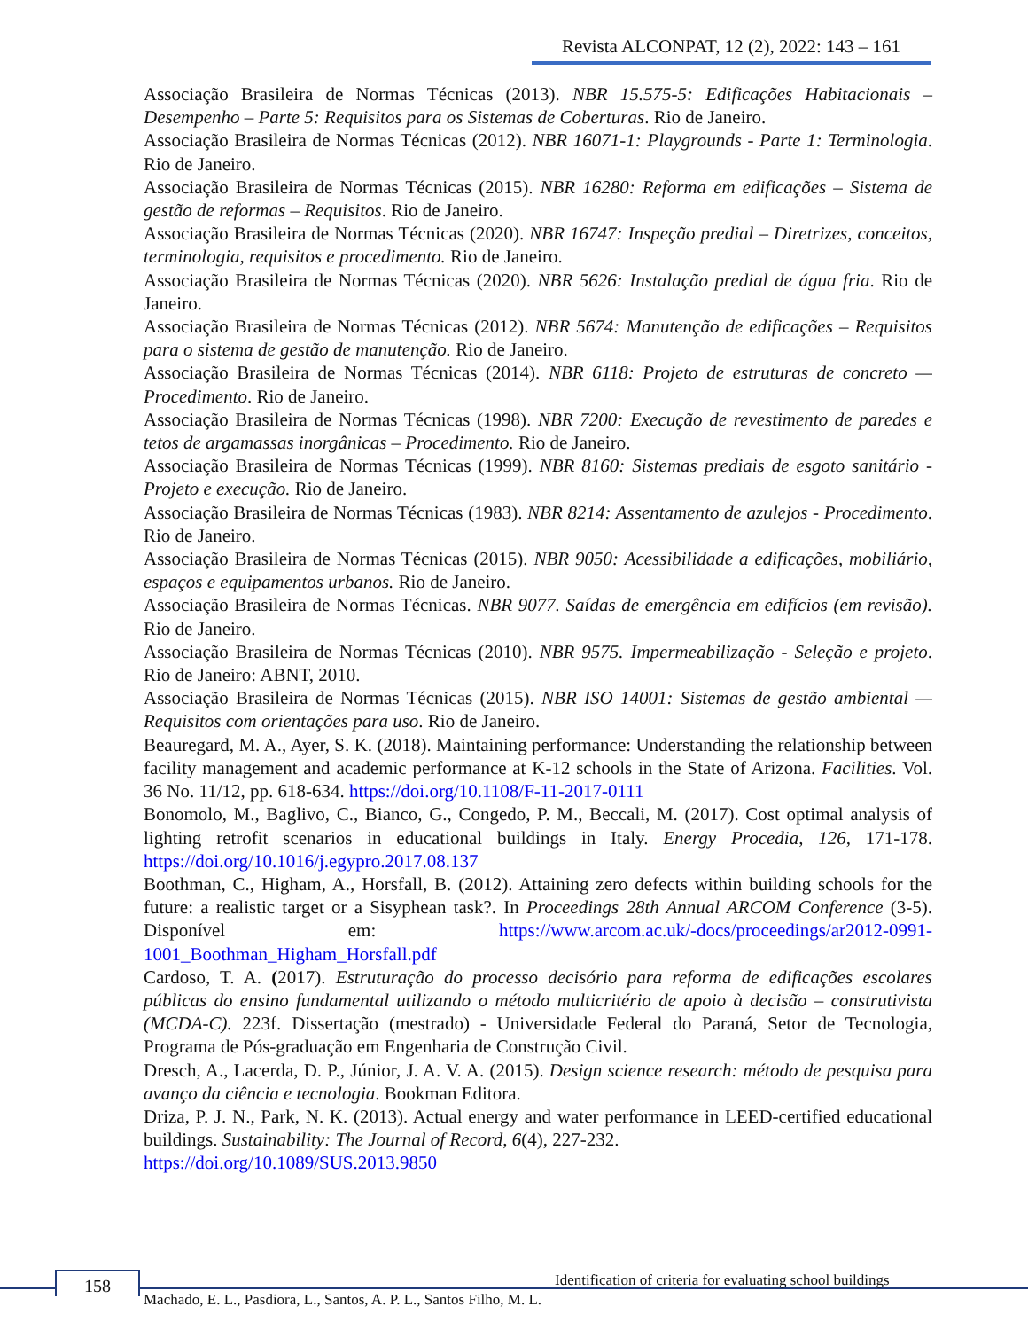Revista ALCONPAT, 12 (2), 2022: 143 – 161
Associação Brasileira de Normas Técnicas (2013). NBR 15.575-5: Edificações Habitacionais – Desempenho – Parte 5: Requisitos para os Sistemas de Coberturas. Rio de Janeiro.
Associação Brasileira de Normas Técnicas (2012). NBR 16071-1: Playgrounds - Parte 1: Terminologia. Rio de Janeiro.
Associação Brasileira de Normas Técnicas (2015). NBR 16280: Reforma em edificações – Sistema de gestão de reformas – Requisitos. Rio de Janeiro.
Associação Brasileira de Normas Técnicas (2020). NBR 16747: Inspeção predial – Diretrizes, conceitos, terminologia, requisitos e procedimento. Rio de Janeiro.
Associação Brasileira de Normas Técnicas (2020). NBR 5626: Instalação predial de água fria. Rio de Janeiro.
Associação Brasileira de Normas Técnicas (2012). NBR 5674: Manutenção de edificações – Requisitos para o sistema de gestão de manutenção. Rio de Janeiro.
Associação Brasileira de Normas Técnicas (2014). NBR 6118: Projeto de estruturas de concreto — Procedimento. Rio de Janeiro.
Associação Brasileira de Normas Técnicas (1998). NBR 7200: Execução de revestimento de paredes e tetos de argamassas inorgânicas – Procedimento. Rio de Janeiro.
Associação Brasileira de Normas Técnicas (1999). NBR 8160: Sistemas prediais de esgoto sanitário - Projeto e execução. Rio de Janeiro.
Associação Brasileira de Normas Técnicas (1983). NBR 8214: Assentamento de azulejos - Procedimento. Rio de Janeiro.
Associação Brasileira de Normas Técnicas (2015). NBR 9050: Acessibilidade a edificações, mobiliário, espaços e equipamentos urbanos. Rio de Janeiro.
Associação Brasileira de Normas Técnicas. NBR 9077. Saídas de emergência em edifícios (em revisão). Rio de Janeiro.
Associação Brasileira de Normas Técnicas (2010). NBR 9575. Impermeabilização - Seleção e projeto. Rio de Janeiro: ABNT, 2010.
Associação Brasileira de Normas Técnicas (2015). NBR ISO 14001: Sistemas de gestão ambiental — Requisitos com orientações para uso. Rio de Janeiro.
Beauregard, M. A., Ayer, S. K. (2018). Maintaining performance: Understanding the relationship between facility management and academic performance at K-12 schools in the State of Arizona. Facilities. Vol. 36 No. 11/12, pp. 618-634. https://doi.org/10.1108/F-11-2017-0111
Bonomolo, M., Baglivo, C., Bianco, G., Congedo, P. M., Beccali, M. (2017). Cost optimal analysis of lighting retrofit scenarios in educational buildings in Italy. Energy Procedia, 126, 171-178. https://doi.org/10.1016/j.egypro.2017.08.137
Boothman, C., Higham, A., Horsfall, B. (2012). Attaining zero defects within building schools for the future: a realistic target or a Sisyphean task?. In Proceedings 28th Annual ARCOM Conference (3-5). Disponível em: https://www.arcom.ac.uk/-docs/proceedings/ar2012-0991-1001_Boothman_Higham_Horsfall.pdf
Cardoso, T. A. (2017). Estruturação do processo decisório para reforma de edificações escolares públicas do ensino fundamental utilizando o método multicritério de apoio à decisão – construtivista (MCDA-C). 223f. Dissertação (mestrado) - Universidade Federal do Paraná, Setor de Tecnologia, Programa de Pós-graduação em Engenharia de Construção Civil.
Dresch, A., Lacerda, D. P., Júnior, J. A. V. A. (2015). Design science research: método de pesquisa para avanço da ciência e tecnologia. Bookman Editora.
Driza, P. J. N., Park, N. K. (2013). Actual energy and water performance in LEED-certified educational buildings. Sustainability: The Journal of Record, 6(4), 227-232.
https://doi.org/10.1089/SUS.2013.9850
158
Identification of criteria for evaluating school buildings
Machado, E. L., Pasdiora, L., Santos, A. P. L., Santos Filho, M. L.